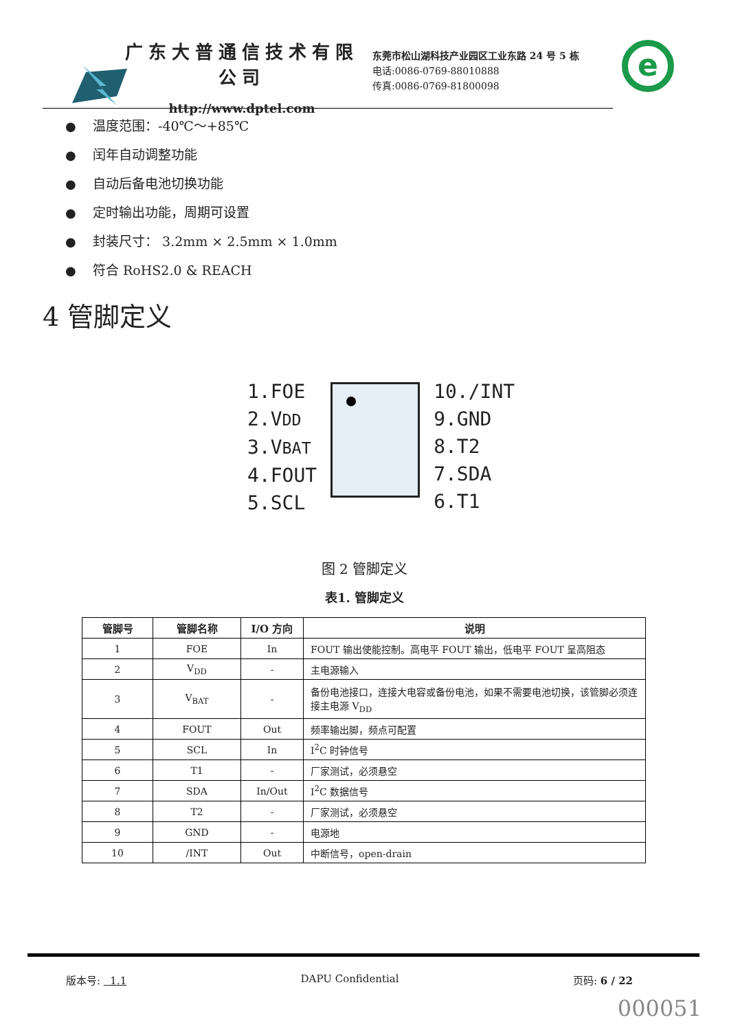广东大普通信技术有限公司
http://www.dptel.com
东莞市松山湖科技产业园区工业东路 24 号 5 栋
电话:0086-0769-88010888
传真:0086-0769-81800098
e
● 温度范围：-40℃～+85℃
● 闰年自动调整功能
● 自动后备电池切换功能
● 定时输出功能，周期可设置
● 封装尺寸： 3.2mm × 2.5mm × 1.0mm
● 符合 RoHS2.0 & REACH
4 管脚定义
1.FOE
2.VDD
3.VBAT
4.FOUT
5.SCL
10./INT
9.GND
8.T2
7.SDA
6.T1
图 2 管脚定义
表1. 管脚定义
| 管脚号 | 管脚名称 | I/O 方向 | 说明 |
| --- | --- | --- | --- |
| 1 | FOE | In | FOUT 输出使能控制。高电平 FOUT 输出，低电平 FOUT 呈高阻态 |
| 2 | V<sub>DD</sub> | - | 主电源输入 |
| 3 | V<sub>BAT</sub> | - | 备份电池接口，连接大电容或备份电池，如果不需要电池切换，该管脚必须连接主电源 V<sub>DD</sub> |
| 4 | FOUT | Out | 频率输出脚，频点可配置 |
| 5 | SCL | In | I<sup>2</sup>C 时钟信号 |
| 6 | T1 | - | 厂家测试，必须悬空 |
| 7 | SDA | In/Out | I<sup>2</sup>C 数据信号 |
| 8 | T2 | - | 厂家测试，必须悬空 |
| 9 | GND | - | 电源地 |
| 10 | /INT | Out | 中断信号，open-drain |
版本号: 1.1 DAPU Confidential 页码: 6 / 22
000051